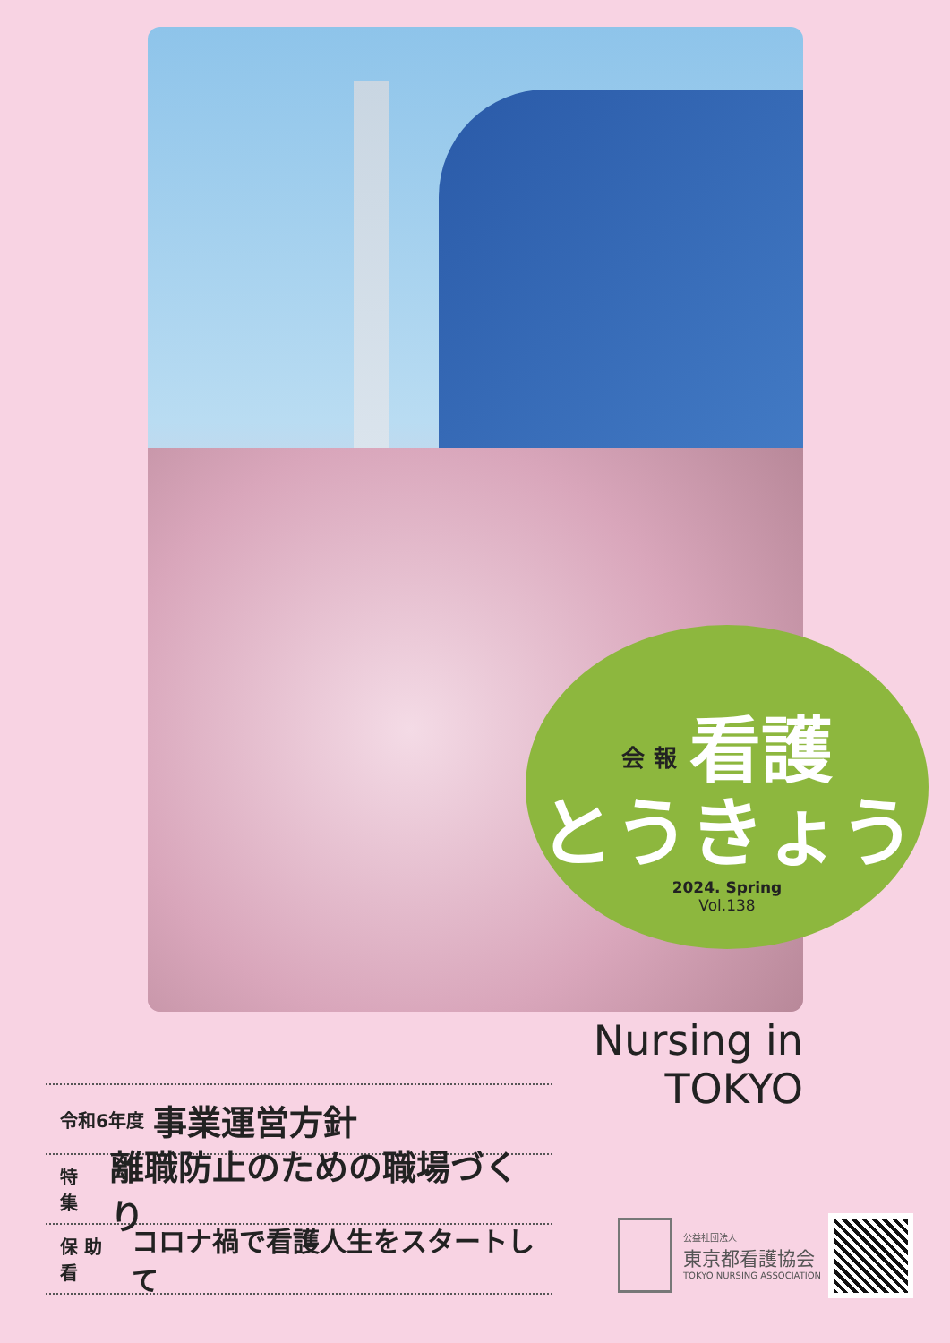会 報 看護
とうきょう
2024. Spring
Vol.138
Nursing in TOKYO
令和6年度 事業運営方針
特 集 離職防止のための職場づくり
保 助 看 コロナ禍で看護人生をスタートして
公益社団法人
東京都看護協会
TOKYO NURSING ASSOCIATION